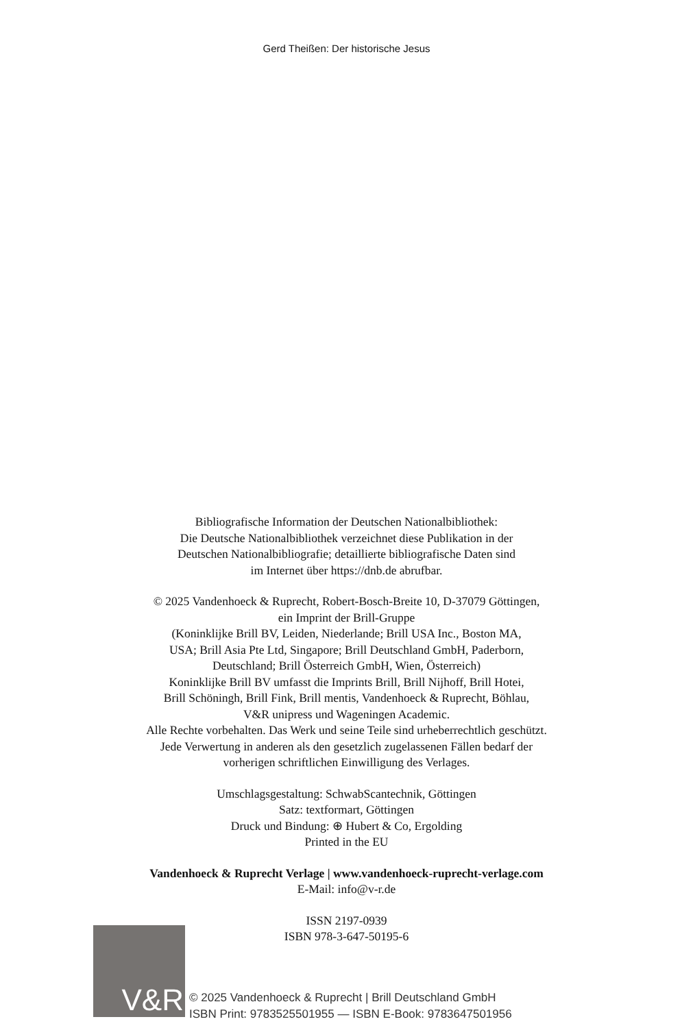Gerd Theißen: Der historische Jesus
Bibliografische Information der Deutschen Nationalbibliothek:
Die Deutsche Nationalbibliothek verzeichnet diese Publikation in der
Deutschen Nationalbibliografie; detaillierte bibliografische Daten sind
im Internet über https://dnb.de abrufbar.
© 2025 Vandenhoeck & Ruprecht, Robert-Bosch-Breite 10, D-37079 Göttingen,
ein Imprint der Brill-Gruppe
(Koninklijke Brill BV, Leiden, Niederlande; Brill USA Inc., Boston MA,
USA; Brill Asia Pte Ltd, Singapore; Brill Deutschland GmbH, Paderborn,
Deutschland; Brill Österreich GmbH, Wien, Österreich)
Koninklijke Brill BV umfasst die Imprints Brill, Brill Nijhoff, Brill Hotei,
Brill Schöningh, Brill Fink, Brill mentis, Vandenhoeck & Ruprecht, Böhlau,
V&R unipress und Wageningen Academic.
Alle Rechte vorbehalten. Das Werk und seine Teile sind urheberrechtlich geschützt.
Jede Verwertung in anderen als den gesetzlich zugelassenen Fällen bedarf der
vorherigen schriftlichen Einwilligung des Verlages.
Umschlagsgestaltung: SchwabScantechnik, Göttingen
Satz: textformart, Göttingen
Druck und Bindung: ⊕ Hubert & Co, Ergolding
Printed in the EU
Vandenhoeck & Ruprecht Verlage | www.vandenhoeck-ruprecht-verlage.com
E-Mail: info@v-r.de
ISSN 2197-0939
ISBN 978-3-647-50195-6
V&R
© 2025 Vandenhoeck & Ruprecht | Brill Deutschland GmbH
ISBN Print: 9783525501955 — ISBN E-Book: 9783647501956